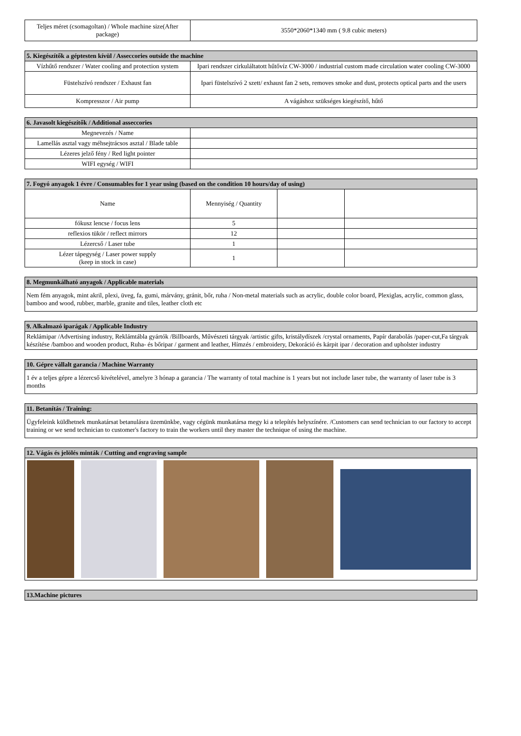| Teljes méret (csomagoltan) / Whole machine size(After package) | 3550*2060*1340 mm ( 9.8 cubic meters) |
| 5. Kiegészítők a géptesten kívül / Asseccories outside the machine | |
| --- | --- |
| Vízhűtő rendszer / Water cooling and protection system | Ipari rendszer cirkuláltatott hűtővíz CW-3000 / industrial custom made circulation water cooling CW-3000 |
| Füstelszívó rendszer / Exhaust fan | Ipari füstelszívó 2 szett/ exhaust fan 2 sets, removes smoke and dust, protects optical parts and the users |
| Kompresszor / Air pump | A vágáshoz szükséges kiegészítő, hűtő |
| 6. Javasolt kiegészítők / Additional asseccories | |
| --- | --- |
| Megnevezés / Name | |
| Lamellás asztal vagy méhsejtrácsos asztal / Blade table | |
| Lézeres jelző fény / Red light pointer | |
| WIFI egység / WIFI | |
| 7. Fogyó anyagok 1 évre / Consumables for 1 year using (based on the condition 10 hours/day of using) | | | |
| --- | --- | --- | --- |
| Name | Mennyiség / Quantity | | |
| fókusz lencse / focus lens | 5 | | |
| reflexios tükör / reflect mirrors | 12 | | |
| Lézercső / Laser tube | 1 | | |
| Lézer tápegység / Laser power supply (keep in stock in case) | 1 | | |
| 8. Megmunkálható anyagok / Applicable materials |
| --- |
| Nem fém anyagok, mint akril, plexi, üveg, fa, gumi, márvány, gránit, bőr, ruha / Non-metal materials such as acrylic, double color board, Plexiglas, acrylic, common glass, bamboo and wood, rubber, marble, granite and tiles, leather cloth etc |
| 9. Alkalmazó iparágak / Applicable Industry |
| --- |
| Reklámipar /Advertising industry, Reklámtábla gyártók /Billboards, Művészeti tárgyak /artistic gifts, kristálydíszek /crystal ornaments, Papír darabolás /paper-cut,Fa tárgyak készítése /bamboo and wooden product, Ruha- és bőripar / garment and leather, Hímzés / embroidery, Dekoráció és kárpit ipar / decoration and upholster industry |
| 10. Gépre vállalt garancia / Machine Warranty |
| --- |
| 1 év a teljes gépre a lézercső kivételével, amelyre 3 hónap a garancia / The warranty of total machine is 1 years but not include laser tube, the warranty of laser tube is 3 months |
| 11. Betanítás / Training: |
| --- |
| Ügyfeleink küldhetnek munkatársat betanulásra üzemünkbe, vagy cégünk munkatársa megy ki a telepítés helyszínére. /Customers can send technician to our factory to accept training or we send technician to customer's factory to train the workers until they master the technique of using the machine. |
| 12. Vágás és jelölés minták / Cutting and engraving sample |
| --- |
| 13.Machine pictures |
| --- |